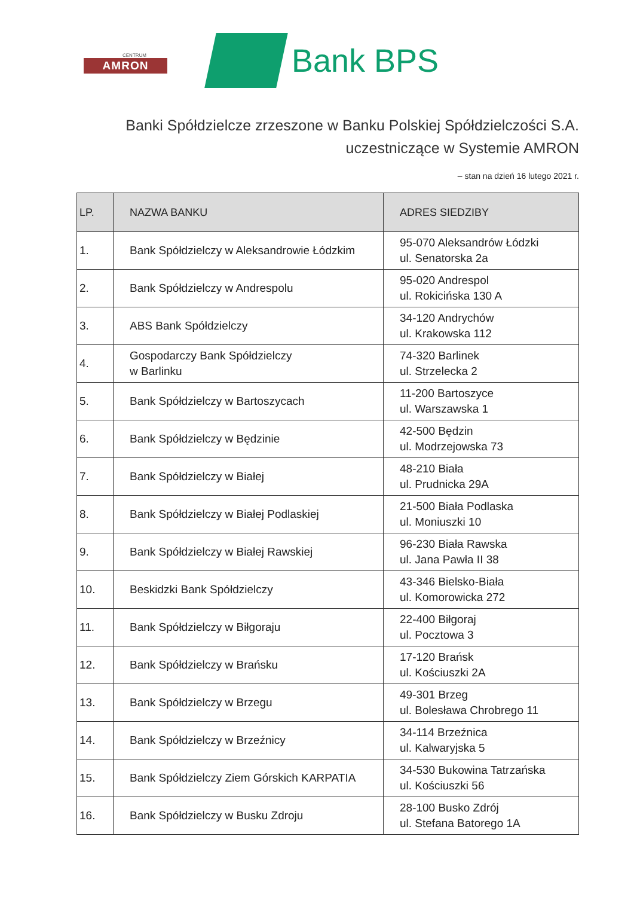CENTRUM
AMRON
Bank BPS
Banki Spółdzielcze zrzeszone w Banku Polskiej Spółdzielczości S.A.
uczestniczące w Systemie AMRON
– stan na dzień 16 lutego 2021 r.
| LP. | NAZWA BANKU | ADRES SIEDZIBY |
| --- | --- | --- |
| 1. | Bank Spółdzielczy w Aleksandrowie Łódzkim | 95-070 Aleksandrów Łódzki ul. Senatorska 2a |
| 2. | Bank Spółdzielczy w Andrespolu | 95-020 Andrespol ul. Rokicińska 130 A |
| 3. | ABS Bank Spółdzielczy | 34-120 Andrychów ul. Krakowska 112 |
| 4. | Gospodarczy Bank Spółdzielczy w Barlinku | 74-320 Barlinek ul. Strzelecka 2 |
| 5. | Bank Spółdzielczy w Bartoszycach | 11-200 Bartoszyce ul. Warszawska 1 |
| 6. | Bank Spółdzielczy w Będzinie | 42-500 Będzin ul. Modrzejowska 73 |
| 7. | Bank Spółdzielczy w Białej | 48-210 Biała ul. Prudnicka 29A |
| 8. | Bank Spółdzielczy w Białej Podlaskiej | 21-500 Biała Podlaska ul. Moniuszki 10 |
| 9. | Bank Spółdzielczy w Białej Rawskiej | 96-230 Biała Rawska ul. Jana Pawła II 38 |
| 10. | Beskidzki Bank Spółdzielczy | 43-346 Bielsko-Biała ul. Komorowicka 272 |
| 11. | Bank Spółdzielczy w Biłgoraju | 22-400 Biłgoraj ul. Pocztowa 3 |
| 12. | Bank Spółdzielczy w Brańsku | 17-120 Brańsk ul. Kościuszki 2A |
| 13. | Bank Spółdzielczy w Brzegu | 49-301 Brzeg ul. Bolesława Chrobrego 11 |
| 14. | Bank Spółdzielczy w Brzeźnicy | 34-114 Brzeźnica ul. Kalwaryjska 5 |
| 15. | Bank Spółdzielczy Ziem Górskich KARPATIA | 34-530 Bukowina Tatrzańska ul. Kościuszki 56 |
| 16. | Bank Spółdzielczy w Busku Zdroju | 28-100 Busko Zdrój ul. Stefana Batorego 1A |